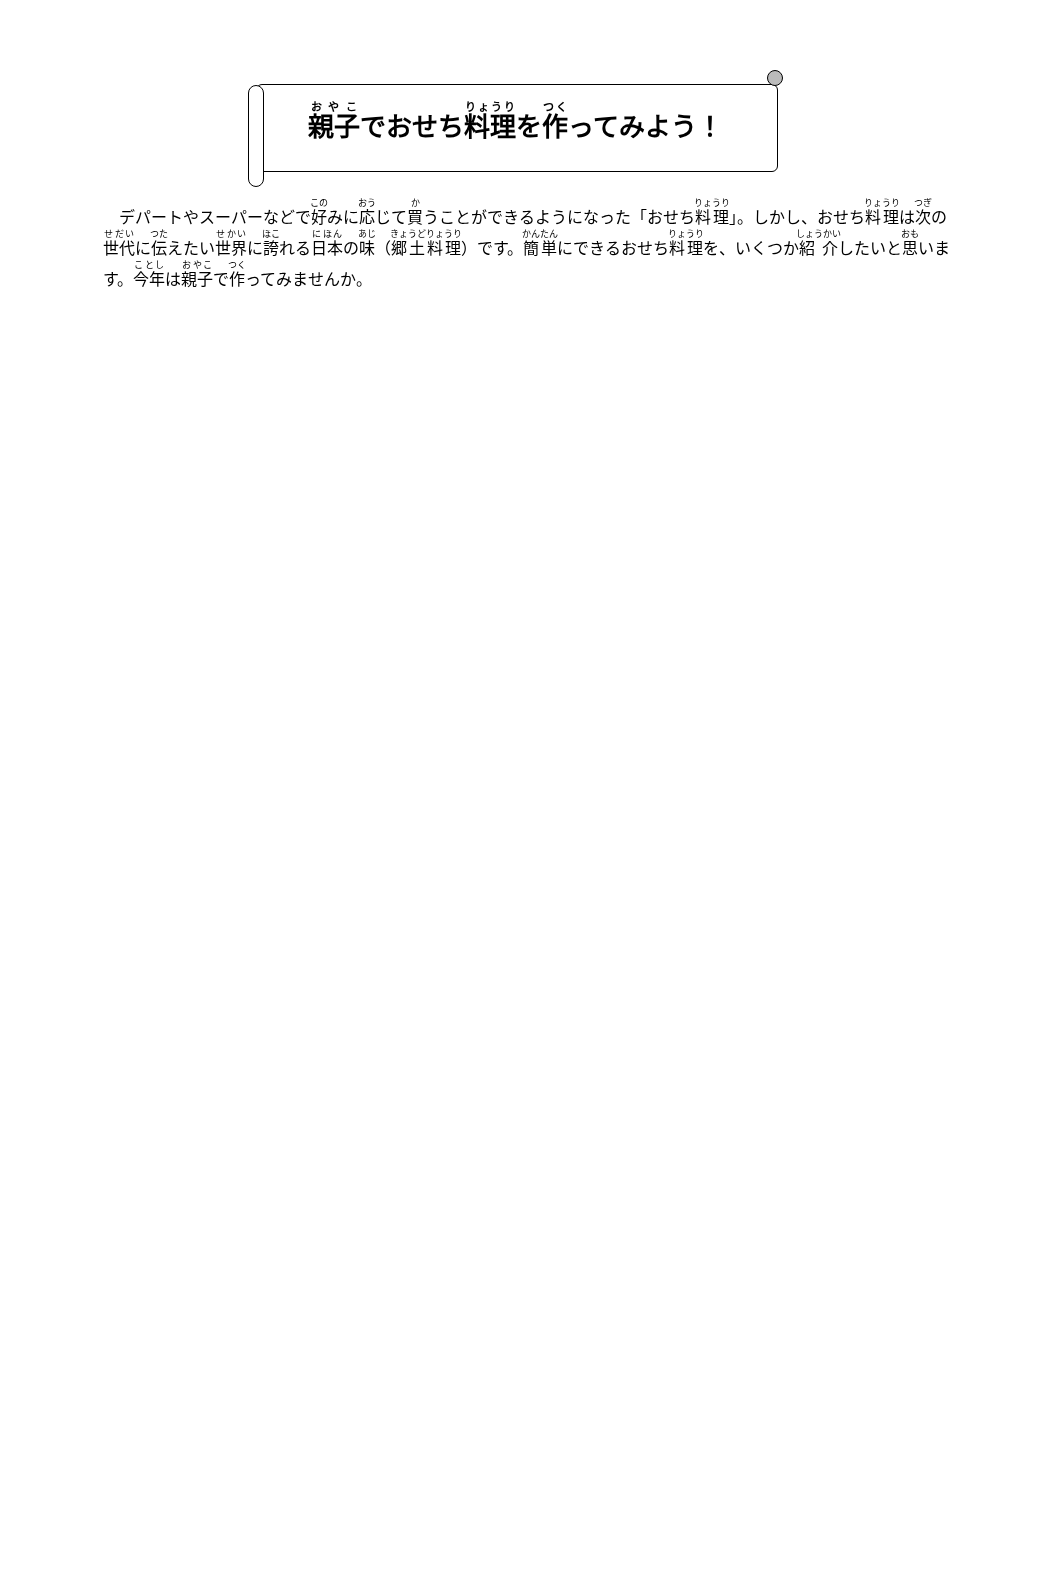親子でおせち料理を作ってみよう！
デパートやスーパーなどで好みに応じて買うことができるようになった「おせち料理」。しかし、おせち料理は次の世代に伝えたい世界に誇れる日本の味（郷土料理）です。簡単にできるおせち料理を、いくつか紹介したいと思います。今年は親子で作ってみませんか。